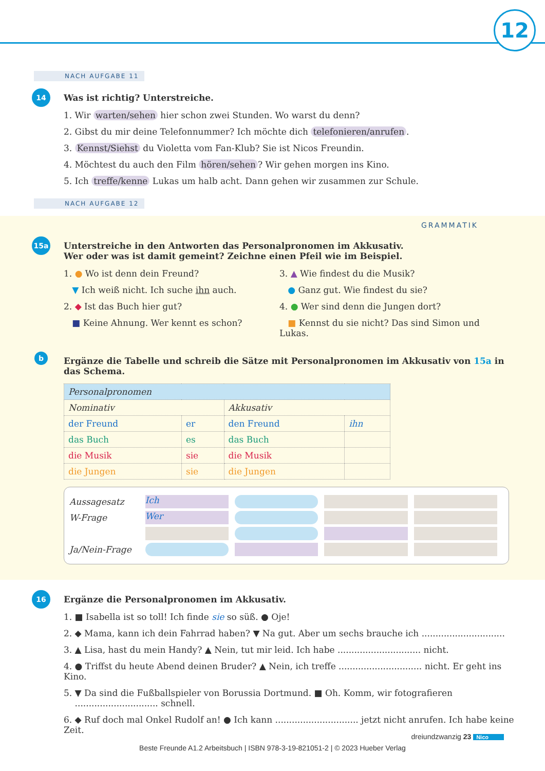12
NACH AUFGABE 11
14
Was ist richtig? Unterstreiche.
1. Wir warten/sehen hier schon zwei Stunden. Wo warst du denn?
2. Gibst du mir deine Telefonnummer? Ich möchte dich telefonieren/anrufen.
3. Kennst/Siehst du Violetta vom Fan-Klub? Sie ist Nicos Freundin.
4. Möchtest du auch den Film hören/sehen? Wir gehen morgen ins Kino.
5. Ich treffe/kenne Lukas um halb acht. Dann gehen wir zusammen zur Schule.
NACH AUFGABE 12
GRAMMATIK
15a
Unterstreiche in den Antworten das Personalpronomen im Akkusativ.
Wer oder was ist damit gemeint? Zeichne einen Pfeil wie im Beispiel.
1. ● Wo ist denn dein Freund?
▼ Ich weiß nicht. Ich suche ihn auch.
2. ◆ Ist das Buch hier gut?
■ Keine Ahnung. Wer kennt es schon?
3. ▲ Wie findest du die Musik?
● Ganz gut. Wie findest du sie?
4. ● Wer sind denn die Jungen dort?
■ Kennst du sie nicht? Das sind Simon und Lukas.
b
Ergänze die Tabelle und schreib die Sätze mit Personalpronomen im Akkusativ von 15a in das Schema.
| Personalpronomen | | | |
| Nominativ | | Akkusativ | |
| der Freund | er | den Freund | ihn |
| das Buch | es | das Buch | |
| die Musik | sie | die Musik | |
| die Jungen | sie | die Jungen | |
Aussagesatz
Ich
W-Frage
Wer
Ja/Nein-Frage
16
Ergänze die Personalpronomen im Akkusativ.
1. ■ Isabella ist so toll! Ich finde sie so süß. ● Oje!
2. ◆ Mama, kann ich dein Fahrrad haben? ▼ Na gut. Aber um sechs brauche ich ..............................
3. ▲ Lisa, hast du mein Handy? ▲ Nein, tut mir leid. Ich habe .............................. nicht.
4. ● Triffst du heute Abend deinen Bruder? ▲ Nein, ich treffe .............................. nicht. Er geht ins Kino.
5. ▼ Da sind die Fußballspieler von Borussia Dortmund. ■ Oh. Komm, wir fotografieren
.............................. schnell.
6. ◆ Ruf doch mal Onkel Rudolf an! ● Ich kann .............................. jetzt nicht anrufen. Ich habe keine Zeit.
dreiundzwanzig 23 Nico
Beste Freunde A1.2 Arbeitsbuch | ISBN 978-3-19-821051-2 | © 2023 Hueber Verlag